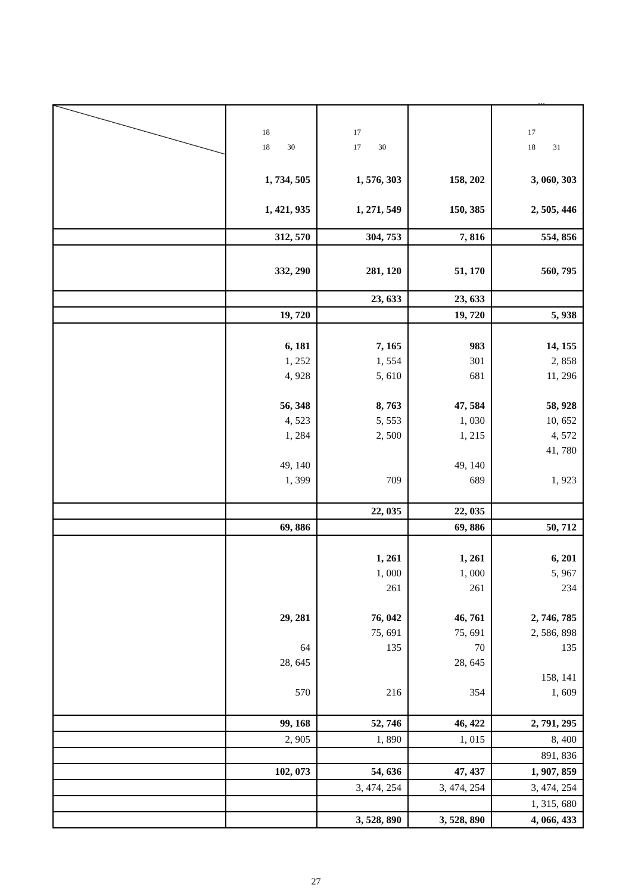…
| | 18 18 30 | 17 17 30 | | 17 18 31 |
| --- | --- | --- | --- | --- |
| | 1, 734, 505 1, 421, 935 | 1, 576, 303 1, 271, 549 | 158, 202 150, 385 | 3, 060, 303 2, 505, 446 |
| | 312, 570 | 304, 753 | 7, 816 | 554, 856 |
| | 332, 290 | 281, 120 | 51, 170 | 560, 795 |
| | | 23, 633 | 23, 633 | |
| | 19, 720 | | 19, 720 | 5, 938 |
| | 6, 181 1, 252 4, 928 56, 348 4, 523 1, 284 49, 140 1, 399 | 7, 165 1, 554 5, 610 8, 763 5, 553 2, 500 709 | 983 301 681 47, 584 1, 030 1, 215 49, 140 689 | 14, 155 2, 858 11, 296 58, 928 10, 652 4, 572 41, 780 1, 923 |
| | | 22, 035 | 22, 035 | |
| | 69, 886 | | 69, 886 | 50, 712 |
| | 29, 281 64 28, 645 570 | 1, 261 1, 000 261 76, 042 75, 691 135 216 | 1, 261 1, 000 261 46, 761 75, 691 70 28, 645 354 | 6, 201 5, 967 234 2, 746, 785 2, 586, 898 135 158, 141 1, 609 |
| | 99, 168 | 52, 746 | 46, 422 | 2, 791, 295 |
| | 2, 905 | 1, 890 | 1, 015 | 8, 400 |
| | | | | 891, 836 |
| | 102, 073 | 54, 636 | 47, 437 | 1, 907, 859 |
| | | 3, 474, 254 | 3, 474, 254 | 3, 474, 254 |
| | | | | 1, 315, 680 |
| | | 3, 528, 890 | 3, 528, 890 | 4, 066, 433 |
27